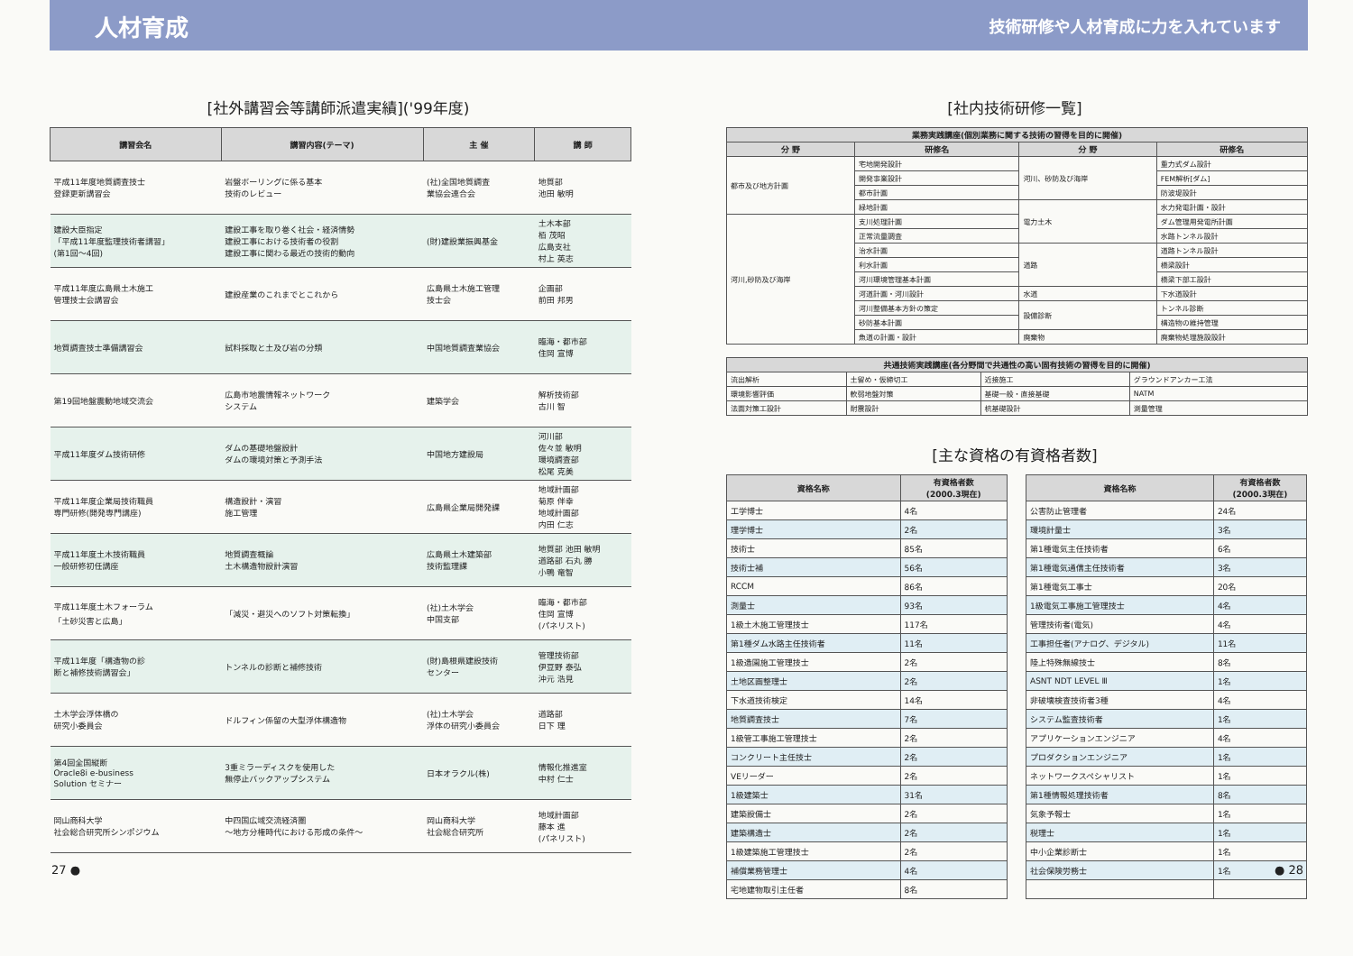人材育成
[社外講習会等講師派遣実績]('99年度)
| 講習会名 | 講習内容(テーマ) | 主 催 | 講 師 |
| --- | --- | --- | --- |
| 平成11年度地質調査技士 登録更新講習会 | 岩盤ボーリングに係る基本 技術のレビュー | (社)全国地質調査 業協会連合会 | 地質部 池田 敏明 |
| 建設大臣指定 「平成11年度監理技術者講習」 (第1回〜4回) | 建設工事を取り巻く社会・経済情勢 建設工事における技術者の役割 建設工事に関わる最近の技術的動向 | (財)建設業振興基金 | 土木本部 栢 茂昭 広島支社 村上 英志 |
| 平成11年度広島県土木施工 管理技士会講習会 | 建設産業のこれまでとこれから | 広島県土木施工管理 技士会 | 企画部 前田 邦男 |
| 地質調査技士準備講習会 | 試料採取と土及び岩の分類 | 中国地質調査業協会 | 臨海・都市部 住岡 宣博 |
| 第19回地盤震動地域交流会 | 広島市地震情報ネットワーク システム | 建築学会 | 解析技術部 古川 智 |
| 平成11年度ダム技術研修 | ダムの基礎地盤設計 ダムの環境対策と予測手法 | 中国地方建設局 | 河川部 佐々並 敏明 環境調査部 松尾 克美 |
| 平成11年度企業局技術職員 専門研修(開発専門講座) | 構造設計・演習 施工管理 | 広島県企業局開発課 | 地域計画部 菊原 伴幸 地域計画部 内田 仁志 |
| 平成11年度土木技術職員 一般研修初任講座 | 地質調査概論 土木構造物設計演習 | 広島県土木建築部 技術監理課 | 地質部 池田 敏明 道路部 石丸 勝 小鴨 竜智 |
| 平成11年度土木フォーラム 「土砂災害と広島」 | 「減災・避災へのソフト対策転換」 | (社)土木学会 中国支部 | 臨海・都市部 住岡 宣博 (パネリスト) |
| 平成11年度「構造物の診 断と補修技術講習会」 | トンネルの診断と補修技術 | (財)島根県建設技術 センター | 管理技術部 伊豆野 泰弘 沖元 浩見 |
| 土木学会浮体橋の 研究小委員会 | ドルフィン係留の大型浮体構造物 | (社)土木学会 浮体の研究小委員会 | 道路部 日下 理 |
| 第4回全国縦断 Oracle8i e-business Solution セミナー | 3重ミラーディスクを使用した 無停止バックアップシステム | 日本オラクル(株) | 情報化推進室 中村 仁士 |
| 岡山商科大学 社会総合研究所シンポジウム | 中四国広域交流経済圏 〜地方分権時代における形成の条件〜 | 岡山商科大学 社会総合研究所 | 地域計画部 藤本 進 (パネリスト) |
27 ●
技術研修や人材育成に力を入れています
[社内技術研修一覧]
| 業務実践講座(個別業務に関する技術の習得を目的に開催) | | | |
| --- | --- | --- | --- |
| 分 野 | 研修名 | 分 野 | 研修名 |
| 都市及び地方計画 | 宅地開発設計 | 河川、砂防及び海岸 | 重力式ダム設計 |
| | 開発事業設計 | | FEM解析[ダム] |
| | 都市計画 | | 防波堤設計 |
| | 緑地計画 | 電力土木 | 水力発電計画・設計 |
| 河川,砂防及び海岸 | 支川処理計画 | | ダム管理用発電所計画 |
| | 正常流量調査 | | 水路トンネル設計 |
| | 治水計画 | 道路 | 道路トンネル設計 |
| | 利水計画 | | 橋梁設計 |
| | 河川環境管理基本計画 | | 橋梁下部工設計 |
| | 河道計画・河川設計 | 水道 | 下水道設計 |
| | 河川整備基本方針の策定 | 設備診断 | トンネル診断 |
| | 砂防基本計画 | | 構造物の維持管理 |
| | 魚道の計画・設計 | 廃棄物 | 廃棄物処理施設設計 |
| 共通技術実践講座(各分野間で共通性の高い固有技術の習得を目的に開催) | | | |
| --- | --- | --- | --- |
| 流出解析 | 土留め・仮締切工 | 近接施工 | グラウンドアンカー工法 |
| 環境影響評価 | 軟弱地盤対策 | 基礎一般・直接基礎 | NATM |
| 法面対策工設計 | 耐震設計 | 杭基礎設計 | 測量管理 |
[主な資格の有資格者数]
| 資格名称 | 有資格者数 (2000.3現在) |
| --- | --- |
| 工学博士 | 4名 |
| 理学博士 | 2名 |
| 技術士 | 85名 |
| 技術士補 | 56名 |
| RCCM | 86名 |
| 測量士 | 93名 |
| 1級土木施工管理技士 | 117名 |
| 第1種ダム水路主任技術者 | 11名 |
| 1級造園施工管理技士 | 2名 |
| 土地区画整理士 | 2名 |
| 下水道技術検定 | 14名 |
| 地質調査技士 | 7名 |
| 1級管工事施工管理技士 | 2名 |
| コンクリート主任技士 | 2名 |
| VEリーダー | 2名 |
| 1級建築士 | 31名 |
| 建築設備士 | 2名 |
| 建築構造士 | 2名 |
| 1級建築施工管理技士 | 2名 |
| 補償業務管理士 | 4名 |
| 宅地建物取引主任者 | 8名 |
| 資格名称 | 有資格者数 (2000.3現在) |
| --- | --- |
| 公害防止管理者 | 24名 |
| 環境計量士 | 3名 |
| 第1種電気主任技術者 | 6名 |
| 第1種電気通信主任技術者 | 3名 |
| 第1種電気工事士 | 20名 |
| 1級電気工事施工管理技士 | 4名 |
| 管理技術者(電気) | 4名 |
| 工事担任者(アナログ、デジタル) | 11名 |
| 陸上特殊無線技士 | 8名 |
| ASNT NDT LEVEL Ⅲ | 1名 |
| 非破壊検査技術者3種 | 4名 |
| システム監査技術者 | 1名 |
| アプリケーションエンジニア | 4名 |
| プロダクションエンジニア | 1名 |
| ネットワークスペシャリスト | 1名 |
| 第1種情報処理技術者 | 8名 |
| 気象予報士 | 1名 |
| 税理士 | 1名 |
| 中小企業診断士 | 1名 |
| 社会保険労務士 | 1名 |
● 28